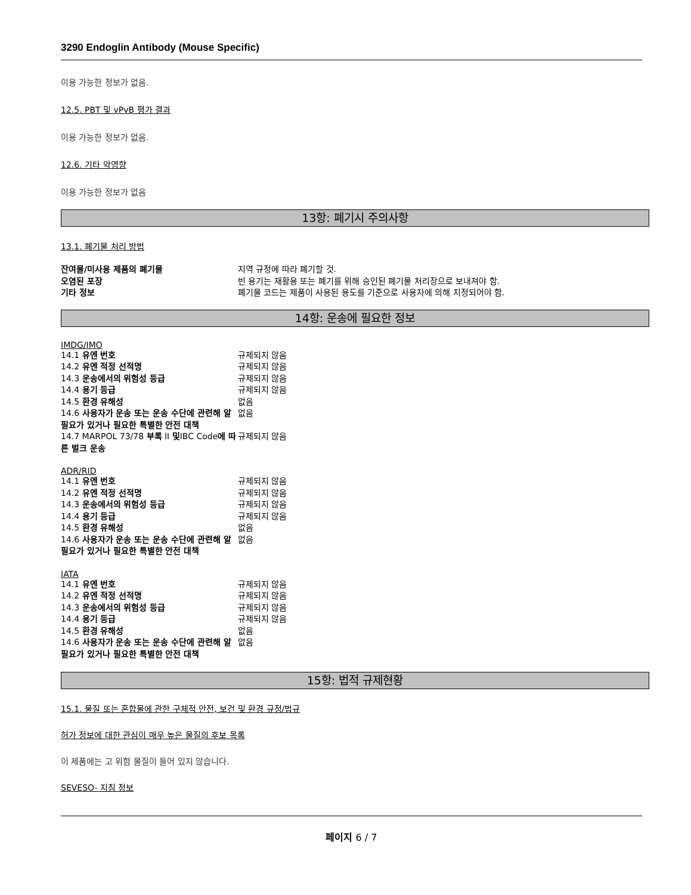3290 Endoglin Antibody (Mouse Specific)
이용 가능한 정보가 없음.
12.5. PBT 및 vPvB 평가 결과
이용 가능한 정보가 없음.
12.6. 기타 악영향
이용 가능한 정보가 없음
13항: 폐기시 주의사항
13.1. 폐기물 처리 방법
| 잔여물/미사용 제품의 폐기물 | 지역 규정에 따라 폐기할 것. |
| 오염된 포장 | 빈 용기는 재활용 또는 폐기를 위해 승인된 폐기물 처리장으로 보내져야 함. |
| 기타 정보 | 폐기물 코드는 제품이 사용된 용도를 기준으로 사용자에 의해 지정되어야 함. |
14항: 운송에 필요한 정보
IMDG/IMO
| 14.1 유엔 번호 | 규제되지 않음 |
| 14.2 유엔 적정 선적명 | 규제되지 않음 |
| 14.3 운송에서의 위험성 등급 | 규제되지 않음 |
| 14.4 용기 등급 | 규제되지 않음 |
| 14.5 환경 유해성 | 없음 |
| 14.6 사용자가 운송 또는 운송 수단에 관련해 알 필요가 있거나 필요한 특별한 안전 대책 | 없음 |
| 14.7 MARPOL 73/78 부록 II 및 IBC Code 에 따른 벌크 운송 | 규제되지 않음 |
ADR/RID
| 14.1 유엔 번호 | 규제되지 않음 |
| 14.2 유엔 적정 선적명 | 규제되지 않음 |
| 14.3 운송에서의 위험성 등급 | 규제되지 않음 |
| 14.4 용기 등급 | 규제되지 않음 |
| 14.5 환경 유해성 | 없음 |
| 14.6 사용자가 운송 또는 운송 수단에 관련해 알 필요가 있거나 필요한 특별한 안전 대책 | 없음 |
IATA
| 14.1 유엔 번호 | 규제되지 않음 |
| 14.2 유엔 적정 선적명 | 규제되지 않음 |
| 14.3 운송에서의 위험성 등급 | 규제되지 않음 |
| 14.4 용기 등급 | 규제되지 않음 |
| 14.5 환경 유해성 | 없음 |
| 14.6 사용자가 운송 또는 운송 수단에 관련해 알 필요가 있거나 필요한 특별한 안전 대책 | 없음 |
15항: 법적 규제현황
15.1. 물질 또는 혼합물에 관한 구체적 안전, 보건 및 환경 규정/법규
허가 정보에 대한 관심이 매우 높은 물질의 후보 목록
이 제품에는 고 위험 물질이 들어 있지 않습니다.
SEVESO- 지침 정보
페이지 6 / 7